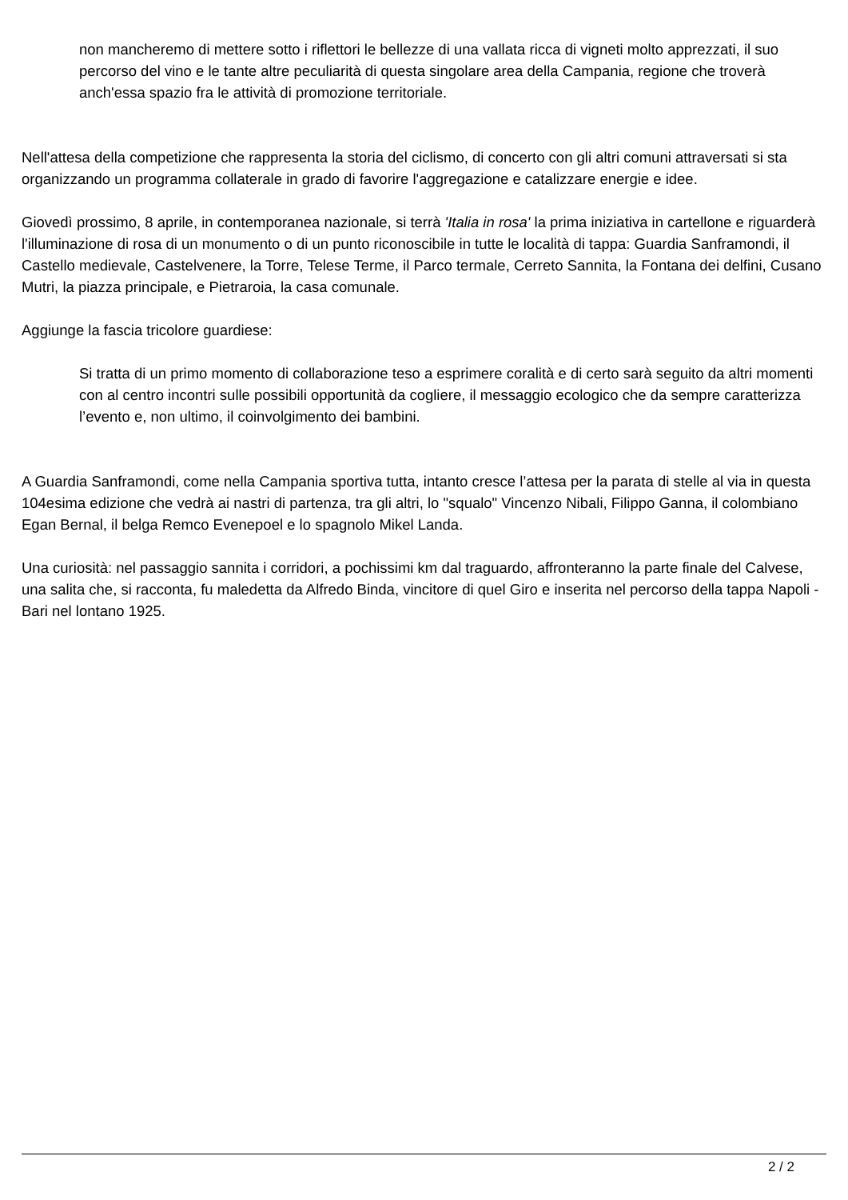non mancheremo di mettere sotto i riflettori le bellezze di una vallata ricca di vigneti molto apprezzati, il suo percorso del vino e le tante altre peculiarità di questa singolare area della Campania, regione che troverà anch'essa spazio fra le attività di promozione territoriale.
Nell'attesa della competizione che rappresenta la storia del ciclismo, di concerto con gli altri comuni attraversati si sta organizzando un programma collaterale in grado di favorire l'aggregazione e catalizzare energie e idee.
Giovedì prossimo, 8 aprile, in contemporanea nazionale, si terrà 'Italia in rosa' la prima iniziativa in cartellone e riguarderà l'illuminazione di rosa di un monumento o di un punto riconoscibile in tutte le località di tappa: Guardia Sanframondi, il Castello medievale, Castelvenere, la Torre, Telese Terme, il Parco termale, Cerreto Sannita, la Fontana dei delfini, Cusano Mutri, la piazza principale, e Pietraroia, la casa comunale.
Aggiunge la fascia tricolore guardiese:
Si tratta di un primo momento di collaborazione teso a esprimere coralità e di certo sarà seguito da altri momenti con al centro incontri sulle possibili opportunità da cogliere, il messaggio ecologico che da sempre caratterizza l’evento e, non ultimo, il coinvolgimento dei bambini.
A Guardia Sanframondi, come nella Campania sportiva tutta, intanto cresce l’attesa per la parata di stelle al via in questa 104esima edizione che vedrà ai nastri di partenza, tra gli altri, lo "squalo" Vincenzo Nibali, Filippo Ganna, il colombiano Egan Bernal, il belga Remco Evenepoel e lo spagnolo Mikel Landa.
Una curiosità: nel passaggio sannita i corridori, a pochissimi km dal traguardo, affronteranno la parte finale del Calvese, una salita che, si racconta, fu maledetta da Alfredo Binda, vincitore di quel Giro e inserita nel percorso della tappa Napoli - Bari nel lontano 1925.
2 / 2